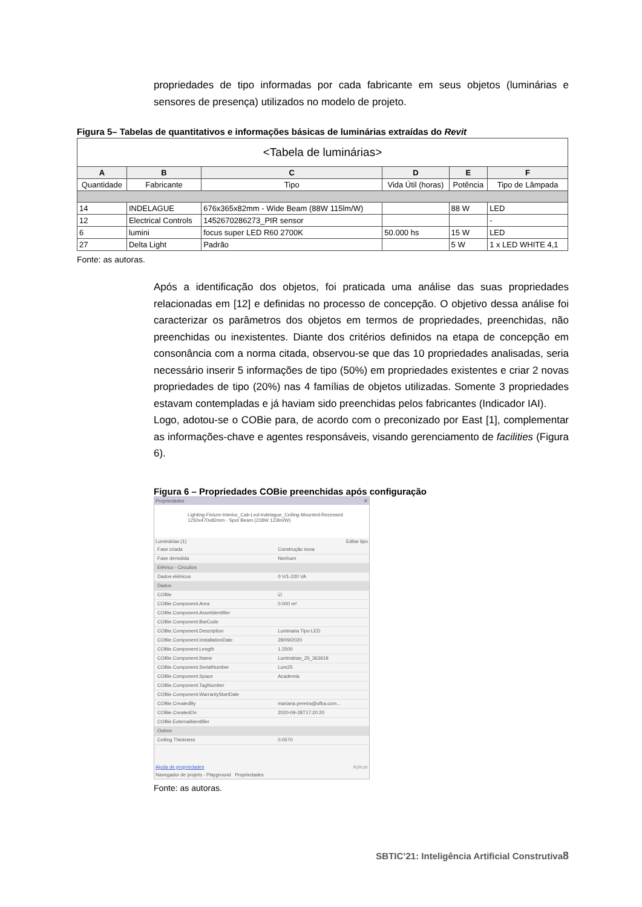propriedades de tipo informadas por cada fabricante em seus objetos (luminárias e sensores de presença) utilizados no modelo de projeto.
Figura 5– Tabelas de quantitativos e informações básicas de luminárias extraídas do Revit
| <Tabela de luminárias> | | | | | |
| A | B | C | D | E | F |
| Quantidade | Fabricante | Tipo | Vida Útil (horas) | Potência | Tipo de Lâmpada |
| 14 | INDELAGUE | 676x365x82mm - Wide Beam (88W 115lm/W) | | 88 W | LED |
| 12 | Electrical Controls | 1452670286273_PIR sensor | | | - |
| 6 | lumini | focus super LED R60 2700K | 50.000 hs | 15 W | LED |
| 27 | Delta Light | Padrão | | 5 W | 1 x LED WHITE 4,1 |
Fonte: as autoras.
Após a identificação dos objetos, foi praticada uma análise das suas propriedades relacionadas em [12] e definidas no processo de concepção. O objetivo dessa análise foi caracterizar os parâmetros dos objetos em termos de propriedades, preenchidas, não preenchidas ou inexistentes. Diante dos critérios definidos na etapa de concepção em consonância com a norma citada, observou-se que das 10 propriedades analisadas, seria necessário inserir 5 informações de tipo (50%) em propriedades existentes e criar 2 novas propriedades de tipo (20%) nas 4 famílias de objetos utilizadas. Somente 3 propriedades estavam contempladas e já haviam sido preenchidas pelos fabricantes (Indicador IAI).
Logo, adotou-se o COBie para, de acordo com o preconizado por East [1], complementar as informações-chave e agentes responsáveis, visando gerenciamento de facilities (Figura 6).
Figura 6 – Propriedades COBie preenchidas após configuração
Propriedades ✕
Lighting-Fixture-Interior_Cab-Led-Indelague_Ceiling-Mounted-Recessed
1250x470x82mm - Spot Beam (218W 123lm/W)
Luminárias (1) Editar tipo
| Fase criada | Construção nova |
| Fase demolida | Nenhum |
| Elétrico - Circuitos | |
| Dados elétricos | 0 V/1-220 VA |
| Dados | |
| COBie | ☑ |
| COBie.Component.Area | 0.000 m² |
| COBie.Component.AssetIdentifier | |
| COBie.Component.BarCode | |
| COBie.Component.Description | Luminaria Tipo LED |
| COBie.Component.InstallationDate | 28/09/2020 |
| COBie.Component.Length | 1.2500 |
| COBie.Component.Name | Luminárias_25_363619 |
| COBie.Component.SerialNumber | Lum25 |
| COBie.Component.Space | Academia |
| COBie.Component.TagNumber | |
| COBie.Component.WarrantyStartDate | |
| COBie.CreatedBy | mariana.pereira@ufba.com... |
| COBie.CreatedOn | 2020-09-28T17:20:20 |
| COBie.ExternalIdentifier | |
| Outros | |
| Ceiling Thickness | 0.0570 |
Ajuda de propriedades Aplicar
Navegador de projeto - Playground Propriedades
Fonte: as autoras.
SBTIC’21: Inteligência Artificial Construtiva8